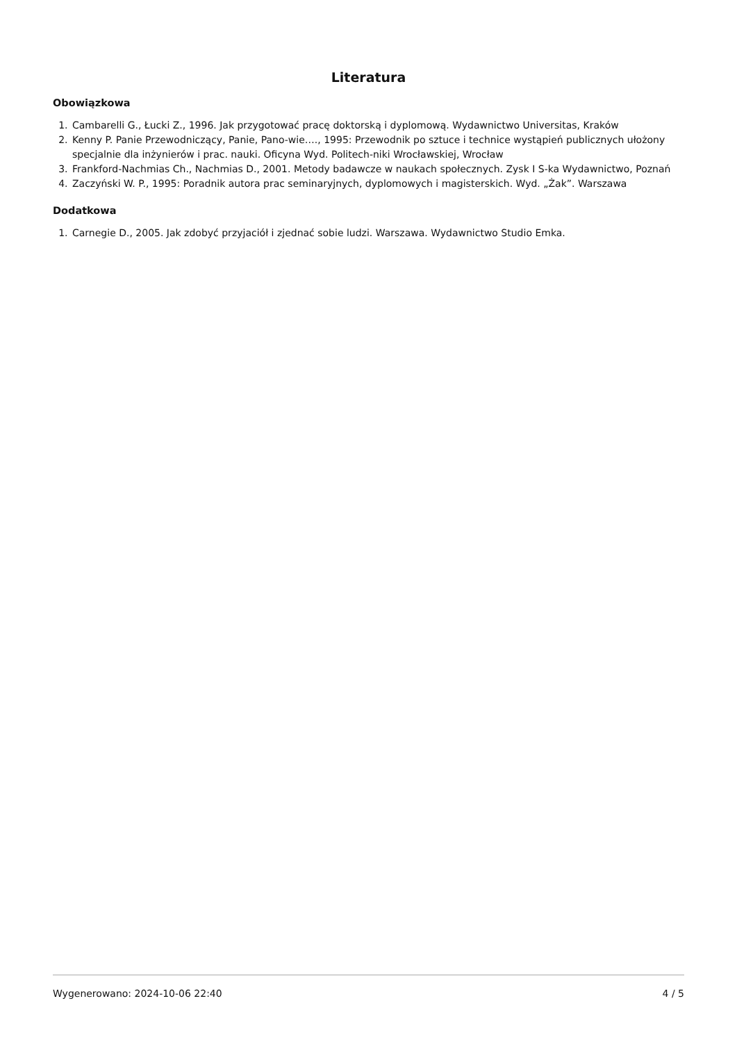Literatura
Obowiązkowa
1. Cambarelli G., Łucki Z., 1996. Jak przygotować pracę doktorską i dyplomową. Wydawnictwo Universitas, Kraków
2. Kenny P. Panie Przewodniczący, Panie, Pano-wie…., 1995: Przewodnik po sztuce i technice wystąpień publicznych ułożony specjalnie dla inżynierów i prac. nauki. Oficyna Wyd. Politech-niki Wrocławskiej, Wrocław
3. Frankford-Nachmias Ch., Nachmias D., 2001. Metody badawcze w naukach społecznych. Zysk I S-ka Wydawnictwo, Poznań
4. Zaczyński W. P., 1995: Poradnik autora prac seminaryjnych, dyplomowych i magisterskich. Wyd. „Żak”. Warszawa
Dodatkowa
1. Carnegie D., 2005. Jak zdobyć przyjaciół i zjednać sobie ludzi. Warszawa. Wydawnictwo Studio Emka.
Wygenerowano: 2024-10-06 22:40 4 / 5